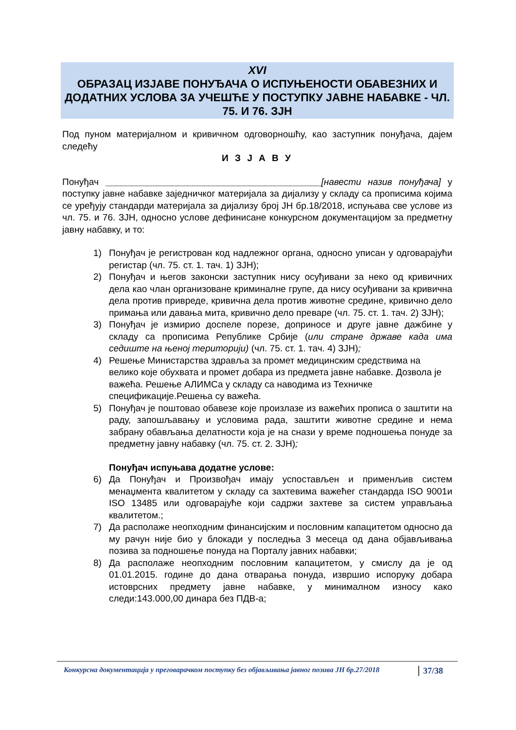XVI
ОБРАЗАЦ ИЗЈАВЕ ПОНУЂАЧА О ИСПУЊЕНОСТИ ОБАВЕЗНИХ И ДОДАТНИХ УСЛОВА ЗА УЧЕШЋЕ У ПОСТУПКУ ЈАВНЕ НАБАВКЕ - ЧЛ. 75. И 76. ЗЈН
Под пуном материјалном и кривичном одговорношћу, као заступник понуђача, дајем следећу
И З Ј А В У
Понуђач __________________________________________[навести назив понуђача] у поступку јавне набавке заједничког материјала за дијализу у складу са прописима којима се уређују стандарди материјала за дијализу број ЈН бр.18/2018, испуњава све услове из чл. 75. и 76. ЗЈН, односно услове дефинисане конкурсном документацијом за предметну јавну набавку, и то:
1) Понуђач је регистрован код надлежног органа, односно уписан у одговарајући регистар (чл. 75. ст. 1. тач. 1) ЗЈН);
2) Понуђач и његов законски заступник нису осуђивани за неко од кривичних дела као члан организоване криминалне групе, да нису осуђивани за кривична дела против привреде, кривична дела против животне средине, кривично дело примања или давања мита, кривично дело преваре (чл. 75. ст. 1. тач. 2) ЗЈН);
3) Понуђач је измирио доспеле порезе, доприносе и друге јавне дажбине у складу са прописима Републике Србије (или стране државе када има седиште на њеној територији) (чл. 75. ст. 1. тач. 4) ЗЈН);
4) Решење Министарства здравља за промет медицинским средствима на велико које обухвата и промет добара из предмета јавне набавке. Дозвола је важећа. Решење АЛИМСа у складу са наводима из Техничке спецификације.Решења су важећа.
5) Понуђач је поштовао обавезе које произлазе из важећих прописа о заштити на раду, запошљавању и условима рада, заштити животне средине и нема забрану обављања делатности која је на снази у време подношења понуде за предметну јавну набавку (чл. 75. ст. 2. ЗЈН);
Понуђач испуњава додатне услове:
6) Да Понуђач и Произвођач имају успостављен и применљив систем менаџмента квалитетом у складу са захтевима важећег стандарда ISO 9001и ISO 13485 или одговарајуће који садржи захтеве за систем управљања квалитетом.;
7) Да располаже неопходним финансијским и пословним капацитетом односно да му рачун није био у блокади у последња 3 месеца од дана објављивања позива за подношење понуда на Порталу јавних набавки;
8) Да располаже неопходним пословним капацитетом, у смислу да је од 01.01.2015. године до дана отварања понуда, извршио испоруку добара истоврсних предмету јавне набавке, у минималном износу како следи:143.000,00 динара без ПДВ-а;
Конкурсна документација у преговарачком поступку без објављивања јавног позива ЈН бр.27/2018 37/38